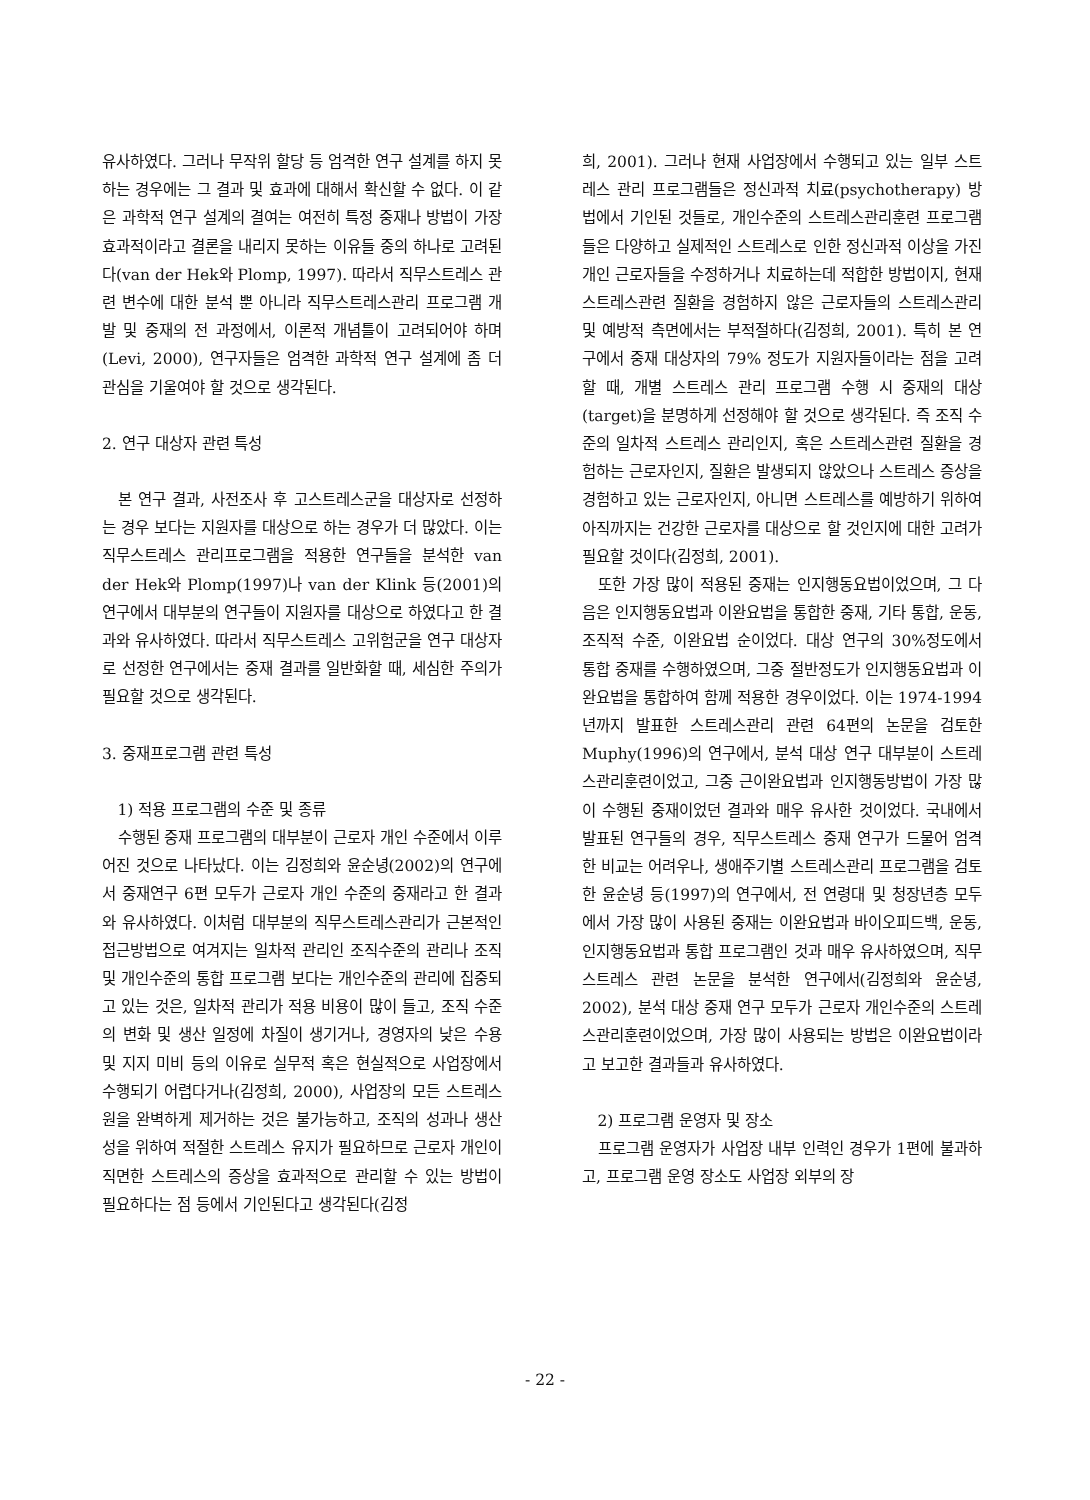유사하였다. 그러나 무작위 할당 등 엄격한 연구 설계를 하지 못하는 경우에는 그 결과 및 효과에 대해서 확신할 수 없다. 이 같은 과학적 연구 설계의 결여는 여전히 특정 중재나 방법이 가장 효과적이라고 결론을 내리지 못하는 이유들 중의 하나로 고려된다(van der Hek와 Plomp, 1997). 따라서 직무스트레스 관련 변수에 대한 분석 뿐 아니라 직무스트레스관리 프로그램 개발 및 중재의 전 과정에서, 이론적 개념틀이 고려되어야 하며(Levi, 2000), 연구자들은 엄격한 과학적 연구 설계에 좀 더 관심을 기울여야 할 것으로 생각된다.
2. 연구 대상자 관련 특성
본 연구 결과, 사전조사 후 고스트레스군을 대상자로 선정하는 경우 보다는 지원자를 대상으로 하는 경우가 더 많았다. 이는 직무스트레스 관리프로그램을 적용한 연구들을 분석한 van der Hek와 Plomp(1997)나 van der Klink 등(2001)의 연구에서 대부분의 연구들이 지원자를 대상으로 하였다고 한 결과와 유사하였다. 따라서 직무스트레스 고위험군을 연구 대상자로 선정한 연구에서는 중재 결과를 일반화할 때, 세심한 주의가 필요할 것으로 생각된다.
3. 중재프로그램 관련 특성
1) 적용 프로그램의 수준 및 종류
수행된 중재 프로그램의 대부분이 근로자 개인 수준에서 이루어진 것으로 나타났다. 이는 김정희와 윤순녕(2002)의 연구에서 중재연구 6편 모두가 근로자 개인 수준의 중재라고 한 결과와 유사하였다. 이처럼 대부분의 직무스트레스관리가 근본적인 접근방법으로 여겨지는 일차적 관리인 조직수준의 관리나 조직 및 개인수준의 통합 프로그램 보다는 개인수준의 관리에 집중되고 있는 것은, 일차적 관리가 적용 비용이 많이 들고, 조직 수준의 변화 및 생산 일정에 차질이 생기거나, 경영자의 낮은 수용 및 지지 미비 등의 이유로 실무적 혹은 현실적으로 사업장에서 수행되기 어렵다거나(김정희, 2000), 사업장의 모든 스트레스원을 완벽하게 제거하는 것은 불가능하고, 조직의 성과나 생산성을 위하여 적절한 스트레스 유지가 필요하므로 근로자 개인이 직면한 스트레스의 증상을 효과적으로 관리할 수 있는 방법이 필요하다는 점 등에서 기인된다고 생각된다(김정
희, 2001). 그러나 현재 사업장에서 수행되고 있는 일부 스트레스 관리 프로그램들은 정신과적 치료(psychotherapy) 방법에서 기인된 것들로, 개인수준의 스트레스관리훈련 프로그램들은 다양하고 실제적인 스트레스로 인한 정신과적 이상을 가진 개인 근로자들을 수정하거나 치료하는데 적합한 방법이지, 현재 스트레스관련 질환을 경험하지 않은 근로자들의 스트레스관리 및 예방적 측면에서는 부적절하다(김정희, 2001). 특히 본 연구에서 중재 대상자의 79% 정도가 지원자들이라는 점을 고려할 때, 개별 스트레스 관리 프로그램 수행 시 중재의 대상(target)을 분명하게 선정해야 할 것으로 생각된다. 즉 조직 수준의 일차적 스트레스 관리인지, 혹은 스트레스관련 질환을 경험하는 근로자인지, 질환은 발생되지 않았으나 스트레스 증상을 경험하고 있는 근로자인지, 아니면 스트레스를 예방하기 위하여 아직까지는 건강한 근로자를 대상으로 할 것인지에 대한 고려가 필요할 것이다(김정희, 2001).
또한 가장 많이 적용된 중재는 인지행동요법이었으며, 그 다음은 인지행동요법과 이완요법을 통합한 중재, 기타 통합, 운동, 조직적 수준, 이완요법 순이었다. 대상 연구의 30%정도에서 통합 중재를 수행하였으며, 그중 절반정도가 인지행동요법과 이완요법을 통합하여 함께 적용한 경우이었다. 이는 1974-1994년까지 발표한 스트레스관리 관련 64편의 논문을 검토한 Muphy(1996)의 연구에서, 분석 대상 연구 대부분이 스트레스관리훈련이었고, 그중 근이완요법과 인지행동방법이 가장 많이 수행된 중재이었던 결과와 매우 유사한 것이었다. 국내에서 발표된 연구들의 경우, 직무스트레스 중재 연구가 드물어 엄격한 비교는 어려우나, 생애주기별 스트레스관리 프로그램을 검토한 윤순녕 등(1997)의 연구에서, 전 연령대 및 청장년층 모두에서 가장 많이 사용된 중재는 이완요법과 바이오피드백, 운동, 인지행동요법과 통합 프로그램인 것과 매우 유사하였으며, 직무스트레스 관련 논문을 분석한 연구에서(김정희와 윤순녕, 2002), 분석 대상 중재 연구 모두가 근로자 개인수준의 스트레스관리훈련이었으며, 가장 많이 사용되는 방법은 이완요법이라고 보고한 결과들과 유사하였다.
2) 프로그램 운영자 및 장소
프로그램 운영자가 사업장 내부 인력인 경우가 1편에 불과하고, 프로그램 운영 장소도 사업장 외부의 장
- 22 -